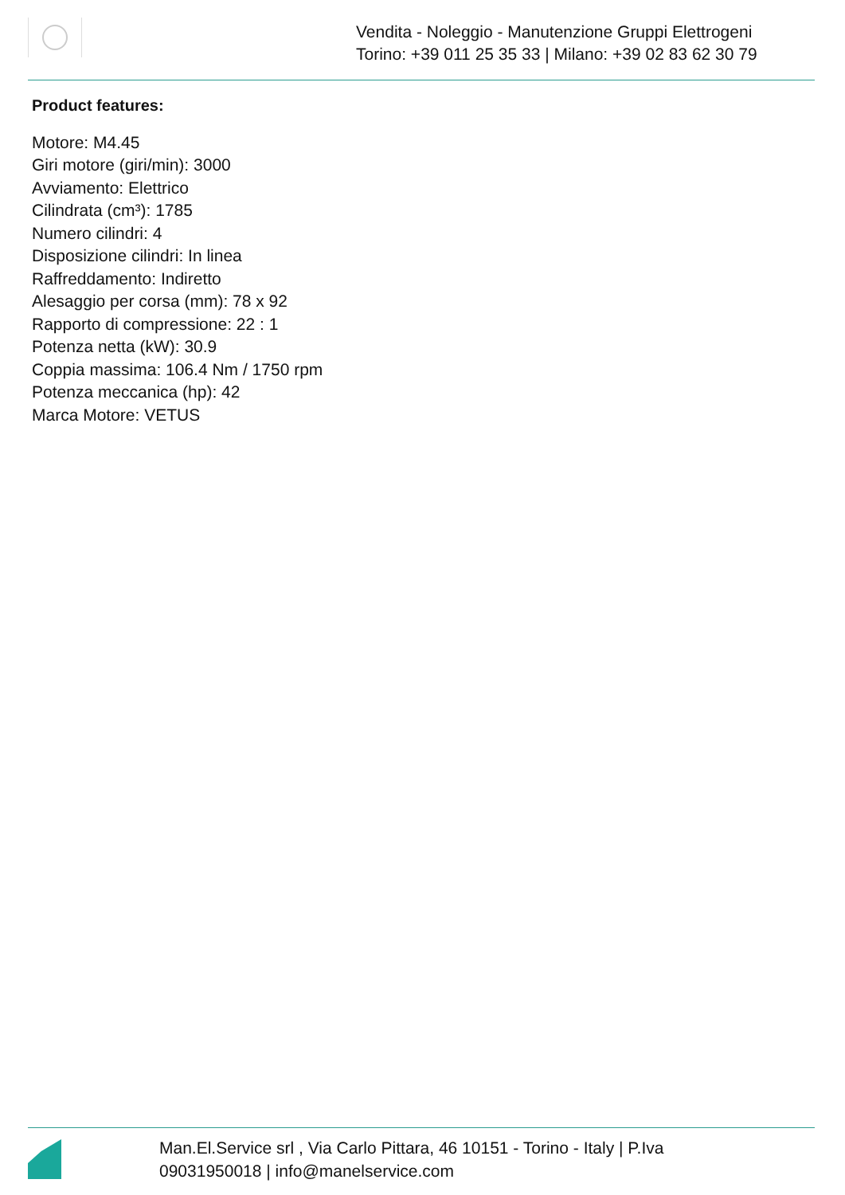Vendita - Noleggio - Manutenzione Gruppi Elettrogeni
Torino: +39 011 25 35 33 | Milano: +39 02 83 62 30 79
Product features:
Motore: M4.45
Giri motore (giri/min): 3000
Avviamento: Elettrico
Cilindrata (cm³): 1785
Numero cilindri: 4
Disposizione cilindri: In linea
Raffreddamento: Indiretto
Alesaggio per corsa (mm): 78 x 92
Rapporto di compressione: 22 : 1
Potenza netta (kW): 30.9
Coppia massima: 106.4 Nm / 1750 rpm
Potenza meccanica (hp): 42
Marca Motore: VETUS
Man.El.Service srl , Via Carlo Pittara, 46 10151 - Torino - Italy | P.Iva 09031950018 | info@manelservice.com